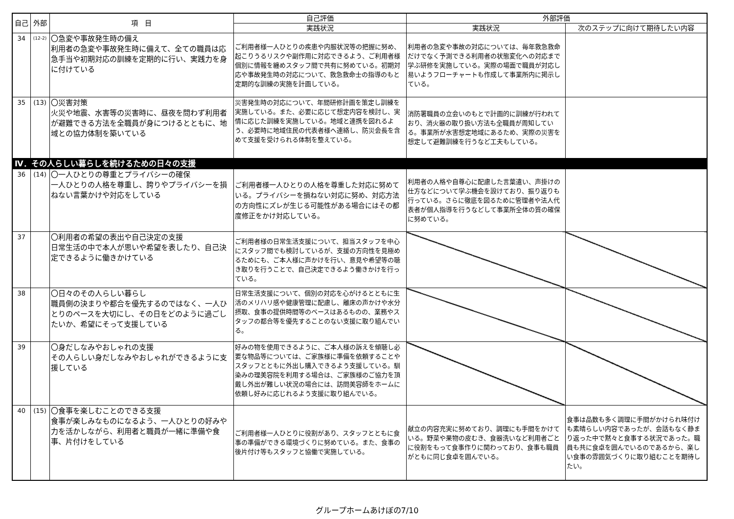| 自己 | 外部 | 項 目 | 自己評価 | 外部評価 | |
| --- | --- | --- | --- | --- | --- |
| | | | 実践状況 | 実践状況 | 次のステップに向けて期待したい内容 |
| 34 | (12-2) | 〇急変や事故発生時の備え 利用者の急変や事故発生時に備えて、全ての職員は応急手当や初期対応の訓練を定期的に行い、実践力を身に付けている | ご利用者様一人ひとりの疾患や内服状況等の把握に努め、起こりうるリスクや副作用に対応できるよう、ご利用者様個別に情報を纏めスタッフ間で共有に努めている。初期対応や事故発生時の対応について、救急救命士の指導のもと定期的な訓練の実施を計画している。 | 利用者の急変や事故の対応については、毎年救急救命だけでなく予測できる利用者の状態変化への対応まで学ぶ研修を実施している。実際の場面で職員が対応し易いようフローチャートも作成して事業所内に掲示している。 | |
| 35 | (13) | 〇災害対策 火災や地震、水害等の災害時に、昼夜を問わず利用者が避難できる方法を全職員が身につけるとともに、地域との協力体制を築いている | 災害発生時の対応について、年間研修計画を策定し訓練を実施している。また、必要に応じて想定内容を検討し、実情に応じた訓練を実施している。地域と連携を図れるよう、必要時に地域住民の代表者様へ連絡し、防災会長を含めて支援を受けられる体制を整えている。 | 消防署職員の立会いのもとで計画的に訓練が行われており、消火器の取り扱い方法も全職員が周知している。事業所が水害想定地域にあるため、実際の災害を想定して避難訓練を行うなど工夫もしている。 | |
| Ⅳ．その人らしい暮らしを続けるための日々の支援 | | | | | |
| 36 | (14) | 〇一人ひとりの尊重とプライバシーの確保 一人ひとりの人格を尊重し、誇りやプライバシーを損ねない言葉かけや対応をしている | ご利用者様一人ひとりの人格を尊重した対応に努めている。プライバシーを損ねない対応に努め、対応方法の方向性にズレが生じる可能性がある場合にはその都度修正をかけ対応している。 | 利用者の人格や自尊心に配慮した言葉遣い、声掛けの仕方などについて学ぶ機会を設けており、振り返りも行っている。さらに徹底を図るために管理者や法人代表者が個人指導を行うなどして事業所全体の質の確保に努めている。 | |
| 37 | | 〇利用者の希望の表出や自己決定の支援 日常生活の中で本人が思いや希望を表したり、自己決定できるように働きかけている | ご利用者様の日常生活支援について、担当スタッフを中心にスタッフ間でも検討しているが、支援の方向性を見極めるためにも、ご本人様に声かけを行い、意見や希望等の聴き取りを行うことで、自己決定できるよう働きかけを行っている。 | | |
| 38 | | 〇日々のその人らしい暮らし 職員側の決まりや都合を優先するのではなく、一人ひとりのペースを大切にし、その日をどのように過ごしたいか、希望にそって支援している | 日常生活支援について、個別の対応を心がけるとともに生活のメリハリ感や健康管理に配慮し、離床の声かけや水分摂取、食事の提供時間等のベースはあるものの、業務やスタッフの都合等を優先することのない支援に取り組んでいる。 | | |
| 39 | | 〇身だしなみやおしゃれの支援 その人らしい身だしなみやおしゃれができるように支援している | 好みの物を使用できるように、ご本人様の訴えを傾聴し必要な物品等については、ご家族様に準備を依頼することやスタッフとともに外出し購入できるよう支援している。馴染みの理美容院を利用する場合は、ご家族様のご協力を頂戴し外出が難しい状況の場合には、訪問美容師をホームに依頼し好みに応じれるよう支援に取り組んでいる。 | | |
| 40 | (15) | 〇食事を楽しむことのできる支援 食事が楽しみなものになるよう、一人ひとりの好みや力を活かしながら、利用者と職員が一緒に準備や食事、片付けをしている | ご利用者様一人ひとりに役割があり、スタッフとともに食事の準備ができる環境づくりに努めている。また、食事の後片付け等もスタッフと協働で実施している。 | 献立の内容充実に努めており、調理にも手間をかけている。野菜や果物の皮むき、食器洗いなど利用者ごとに役割をもって食事作りに関わっており、食事も職員がともに同じ食卓を囲んでいる。 | 食事は品数も多く調理に手間がかけられ味付けも素晴らしい内容であったが、会話もなく静まり返った中で黙々と食事する状況であった。職員も共に食卓を囲んでいるのであるから、楽しい食事の雰囲気づくりに取り組むことを期待したい。 |
グループホームあけぼの7/10